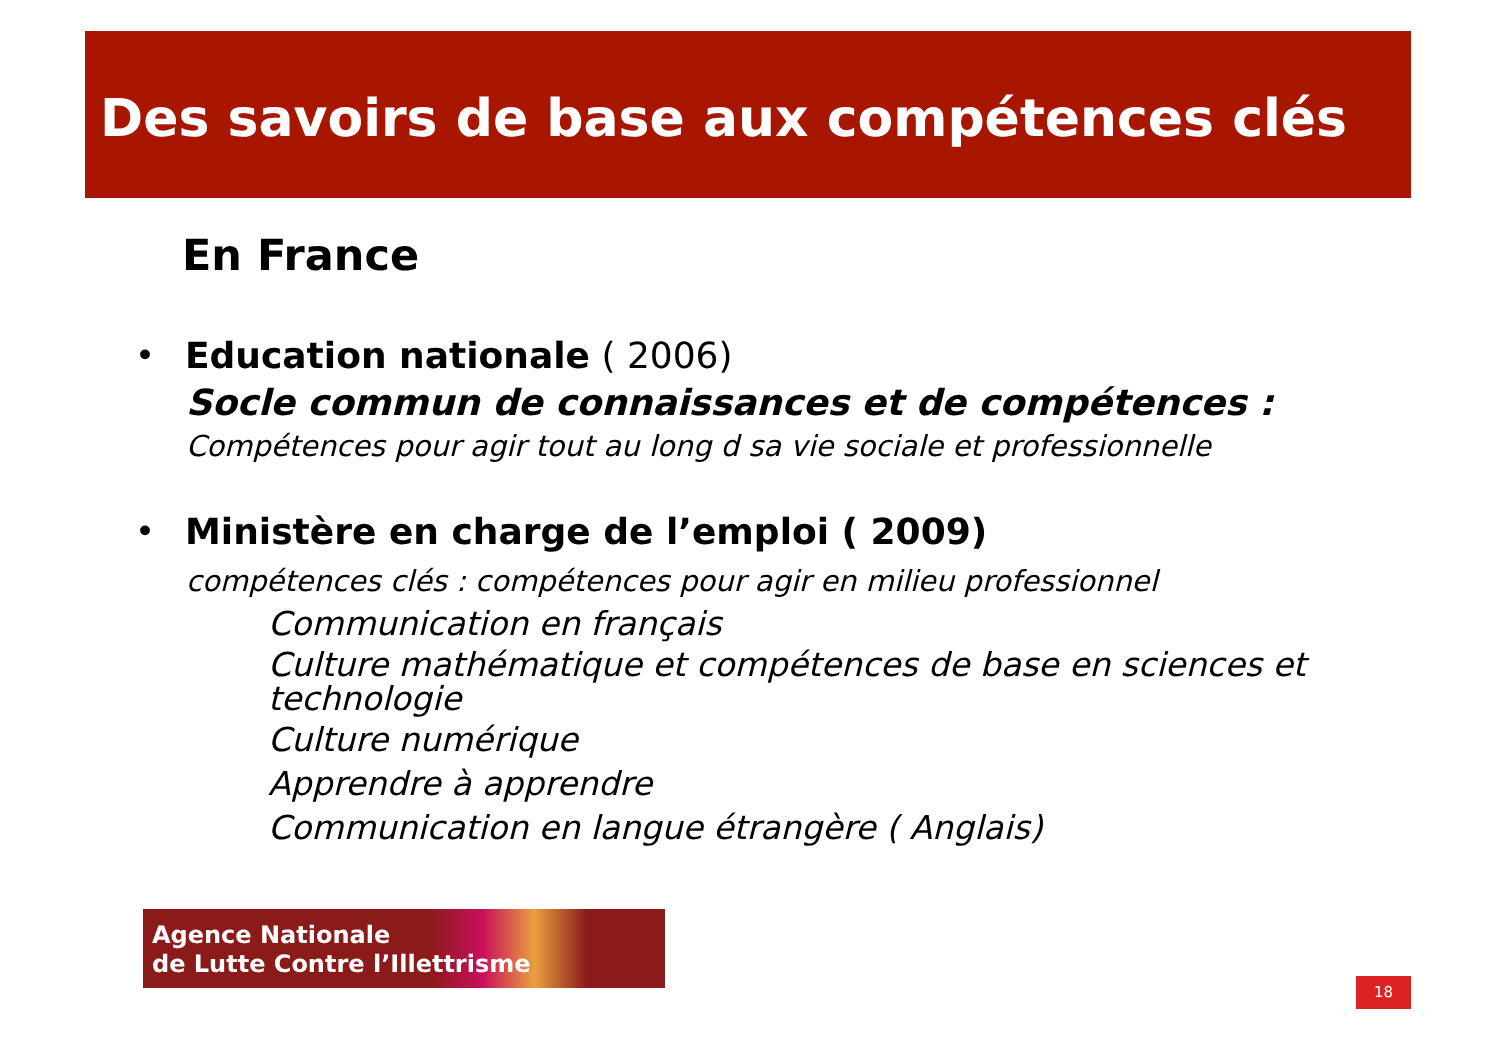Des savoirs de base aux compétences clés
En France
• Education nationale ( 2006)
Socle commun de connaissances et de compétences :
Compétences pour agir tout au long d sa vie sociale et professionnelle
• Ministère en charge de l’emploi ( 2009)
compétences clés : compétences pour agir en milieu professionnel
Communication en français
Culture mathématique et compétences de base en sciences et technologie
Culture numérique
Apprendre à apprendre
Communication en langue étrangère ( Anglais)
Agence Nationale
de Lutte Contre l’Illettrisme
18